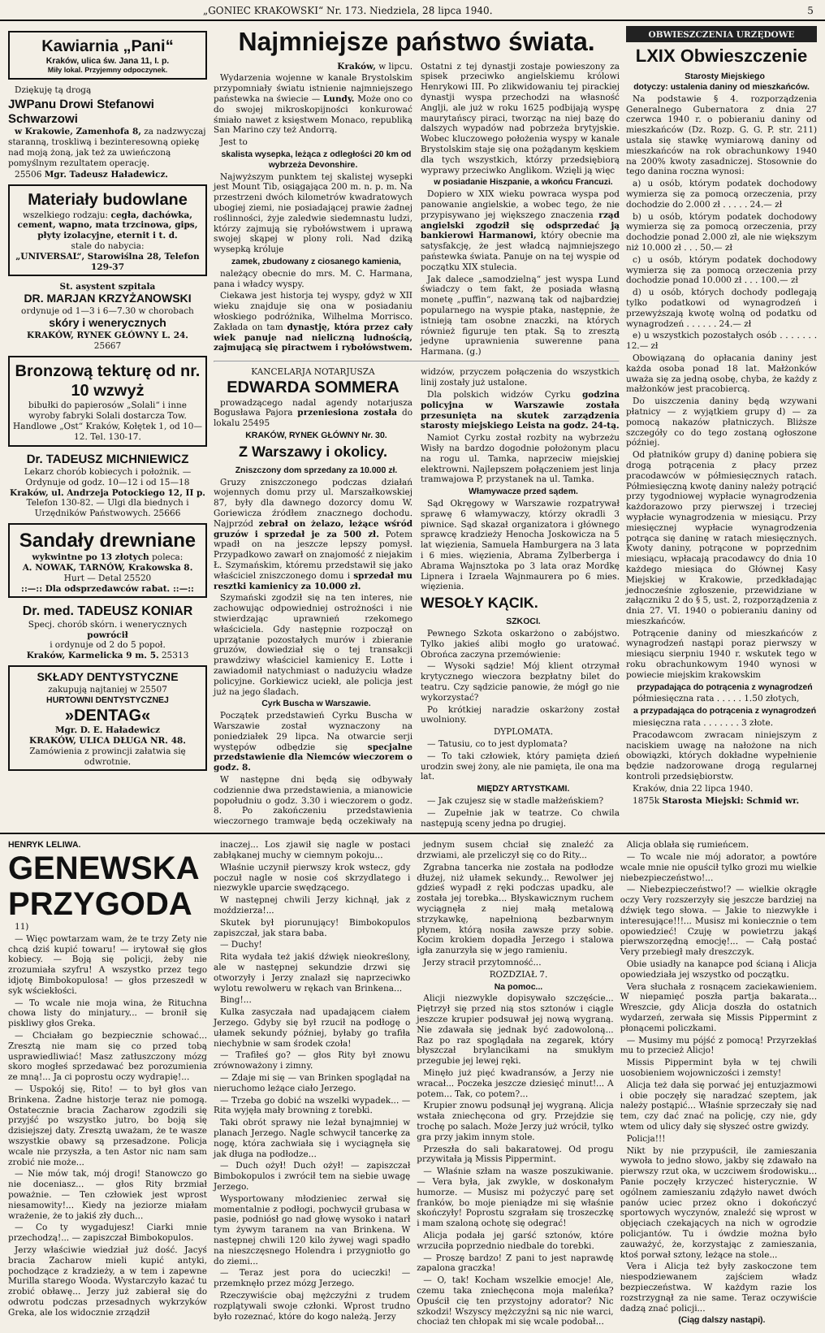„GONIEC KRAKOWSKI“ Nr. 173. Niedziela, 28 lipca 1940. 5
Kawiarnia „Pani“
Kraków, ulica św. Jana 11, I. p.
Miły lokal. Przyjemny odpoczynek.
Dziękuję tą drogą
JWPanu Drowi Stefanowi Schwarzowi
w Krakowie, Zamenhofa 8, za nadzwyczaj staranną, troskliwą i bezinteresowną opiekę nad moją żoną, jak też za uwieńczoną pomyślnym rezultatem operację.
25506 Mgr. Tadeusz Haładewicz.
Materiały budowlane
wszelkiego rodzaju: cegła, dachówka, cement, wapno, mata trzcinowa, gips, płyty izolacyjne, eternit i t. d.
stale do nabycia:
„UNIVERSAL“, Starowiślna 28, Telefon 129-37
St. asystent szpitala
DR. MARJAN KRZYŻANOWSKI
ordynuje od 1—3 i 6—7.30 w chorobach
skóry i wenerycznych
KRAKÓW, RYNEK GŁÓWNY L. 24.
25667
Bronzową tekturę od nr. 10 wzwyż
bibułki do papierosów „Solali“ i inne wyroby fabryki Solali dostarcza Tow. Handlowe „Ost“ Kraków, Kołętek 1, od 10—12. Tel. 130-17.
Dr. TADEUSZ MICHNIEWICZ
Lekarz chorób kobiecych i położnik. — Ordynuje od godz. 10—12 i od 15—18
Kraków, ul. Andrzeja Potockiego 12, II p.
Telefon 130-82. — Ulgi dla biednych i Urzędników Państwowych. 25666
Sandały drewniane
wykwintne po 13 złotych poleca:
A. NOWAK, TARNÓW, Krakowska 8.
Hurt — Detal 25520
::—:: Dla odsprzedawców rabat. ::—::
Dr. med. TADEUSZ KONIAR
Specj. chorób skórn. i wenerycznych
powrócił
i ordynuje od 2 do 5 popoł.
Kraków, Karmelicka 9 m. 5. 25313
SKŁADY DENTYSTYCZNE
zakupują najtaniej w 25507
HURTOWNI DENTYSTYCZNEJ
»DENTAG«
Mgr. D. E. Haładewicz
KRAKÓW, ULICA DŁUGA NR. 48.
Zamówienia z prowincji załatwia się odwrotnie.
Najmniejsze państwo świata.
Kraków, w lipcu.
Wydarzenia wojenne w kanale Brystolskim przypomniały światu istnienie najmniejszego państewka na świecie — Lundy. Może ono co do swojej mikroskopijności konkurować śmiało nawet z księstwem Monaco, republiką San Marino czy też Andorrą.
Jest to
skalista wysepka, leżąca z odległości 20 km od wybrzeża Devonshire.
Najwyższym punktem tej skalistej wysepki jest Mount Tib, osiągająca 200 m. n. p. m. Na przestrzeni dwóch kilometrów kwadratowych ubogiej ziemi, nie posiadającej prawie żadnej roślinności, żyje zaledwie siedemnastu ludzi, którzy zajmują się rybołówstwem i uprawą swojej skąpej w plony roli. Nad dziką wysepką króluje
zamek, zbudowany z ciosanego kamienia,
należący obecnie do mrs. M. C. Harmana, pana i władcy wyspy.
Ciekawa jest historja tej wyspy, gdyż w XII wieku znajduje się ona w posiadaniu włoskiego podróżnika, Wilhelma Morrisco. Zakłada on tam dynastję, która przez cały wiek panuje nad nieliczną ludnością, zajmującą się piractwem i rybołówstwem. Ostatni z tej dynastji zostaje powieszony za spisek przeciwko angielskiemu królowi Henrykowi III. Po zlikwidowaniu tej pirackiej dynastji wyspa przechodzi na własność Anglji, ale już w roku 1625 podbijają wyspę maurytańscy piraci, tworząc na niej bazę do dalszych wypadów nad pobrzeża brytyjskie. Wobec kluczowego położenia wyspy w kanale Brystolskim staje się ona pożądanym kęskiem dla tych wszystkich, którzy przedsiębiorą wyprawy przeciwko Anglikom. Wzięli ją więc
w posiadanie Hiszpanie, a wkońcu Francuzi.
Dopiero w XIX wieku powraca wyspa pod panowanie angielskie, a wobec tego, że nie przypisywano jej większego znaczenia rząd angielski zgodził się odsprzedać ją bankierowi Harmanowi, który obecnie ma satysfakcję, że jest władcą najmniejszego państewka świata. Panuje on na tej wyspie od początku XIX stulecia.
Jak dalece „samodzielną“ jest wyspa Lund świadczy o tem fakt, że posiada własną monetę „puffin“, nazwaną tak od najbardziej popularnego na wyspie ptaka, następnie, że istnieją tam osobne znaczki, na których również figuruje ten ptak. Są to zresztą jedyne uprawnienia suwerenne pana Harmana. (g.)
KANCELARJA NOTARJUSZA
EDWARDA SOMMERA
prowadzącego nadal agendy notarjusza Bogusława Pajora przeniesiona została do lokalu 25495
KRAKÓW, RYNEK GŁÓWNY Nr. 30.
Z Warszawy i okolicy.
Zniszczony dom sprzedany za 10.000 zł.
Gruzy zniszczonego podczas działań wojennych domu przy ul. Marszałkowskiej 87, były dla dawnego dozorcy domu W. Goriewicza źródłem znacznego dochodu. Najprzód zebrał on żelazo, leżące wśród gruzów i sprzedał je za 500 zł. Potem wpadł on na jeszcze lepszy pomysł. Przypadkowo zawarł on znajomość z niejakim Ł. Szymańskim, któremu przedstawił się jako właściciel zniszczonego domu i sprzedał mu resztki kamienicy za 10.000 zł.
Szymański zgodził się na ten interes, nie zachowując odpowiedniej ostrożności i nie stwierdzając uprawnień rzekomego właściciela. Gdy następnie rozpoczął on uprzątanie pozostałych murów i zbieranie gruzów, dowiedział się o tej transakcji prawdziwy właściciel kamienicy E. Lotte i zawiadomił natychmiast o nadużyciu władze policyjne. Gorkiewicz uciekł, ale policja jest już na jego śladach.
Cyrk Buscha w Warszawie.
Początek przedstawień Cyrku Buscha w Warszawie został wyznaczony na poniedziałek 29 lipca. Na otwarcie serji występów odbędzie się specjalne przedstawienie dla Niemców wieczorem o godz. 8.
W następne dni będą się odbywały codziennie dwa przedstawienia, a mianowicie popołudniu o godz. 3.30 i wieczorem o godz. 8. Po zakończeniu przedstawienia wieczornego tramwaje będą oczekiwały na widzów, przyczem połączenia do wszystkich linij zostały już ustalone.
Dla polskich widzów Cyrku godzina policyjna w Warszawie została przesunięta na skutek zarządzenia starosty miejskiego Leista na godz. 24-tą.
Namiot Cyrku został rozbity na wybrzeżu Wisły na bardzo dogodnie położonym placu na rogu ul. Tamka, naprzeciw miejskiej elektrowni. Najlepszem połączeniem jest linja tramwajowa P, przystanek na ul. Tamka.
Włamywacze przed sądem.
Sąd Okręgowy w Warszawie rozpatrywał sprawę 6 włamywaczy, którzy okradli 3 piwnice. Sąd skazał organizatora i głównego sprawcę kradzieży Henocha Joskowicza na 5 lat więzienia, Samuela Hamburgera na 3 lata i 6 mies. więzienia, Abrama Zylberberga i Abrama Wajnsztoka po 3 lata oraz Mordkę Lipnera i Izraela Wajnmaurera po 6 mies. więzienia.
WESOŁY KĄCIK.
SZKOCI.
Pewnego Szkota oskarżono o zabójstwo. Tylko jakieś alibi mogło go uratować. Obrońca zaczyna przemówienie:
— Wysoki sądzie! Mój klient otrzymał krytycznego wieczora bezpłatny bilet do teatru. Czy sądzicie panowie, że mógł go nie wykorzystać?
Po krótkiej naradzie oskarżony został uwolniony.
DYPLOMATA.
— Tatusiu, co to jest dyplomata?
— To taki człowiek, który pamięta dzień urodzin swej żony, ale nie pamięta, ile ona ma lat.
MIĘDZY ARTYSTKAMI.
— Jak czujesz się w stadle małżeńskiem?
— Zupełnie jak w teatrze. Co chwila następują sceny jedna po drugiej.
OBWIESZCZENIA URZĘDOWE
LXIX Obwieszczenie
Starosty Miejskiego
dotyczy: ustalenia daniny od mieszkańców.
Na podstawie § 4. rozporządzenia Generalnego Gubernatora z dnia 27 czerwca 1940 r. o pobieraniu daniny od mieszkańców (Dz. Rozp. G. G. P. str. 211) ustala się stawkę wymiarową daniny od mieszkańców na rok obrachunkowy 1940 na 200% kwoty zasadniczej. Stosownie do tego danina roczna wynosi:
a) u osób, którym podatek dochodowy wymierza się za pomocą orzeczenia, przy dochodzie do 2.000 zł . . . . . 24.— zł
b) u osób, którym podatek dochodowy wymierza się za pomocą orzeczenia, przy dochodzie ponad 2.000 zł, ale nie większym niż 10.000 zł . . . 50.— zł
c) u osób, którym podatek dochodowy wymierza się za pomocą orzeczenia przy dochodzie ponad 10.000 zł . . . 100.— zł
d) u osób, których dochody podlegają tylko podatkowi od wynagrodzeń i przewyższają kwotę wolną od podatku od wynagrodzeń . . . . . . 24.— zł
e) u wszystkich pozostałych osób . . . . . . . 12.— zł
Obowiązaną do opłacania daniny jest każda osoba ponad 18 lat. Małżonków uważa się za jedną osobę, chyba, że każdy z małżonków jest pracobiercą.
Do uiszczenia daniny będą wzywani płatnicy — z wyjątkiem grupy d) — za pomocą nakazów płatniczych. Bliższe szczegóły co do tego zostaną ogłoszone później.
Od płatników grupy d) daninę pobiera się drogą potrącenia z płacy przez pracodawców w półmiesięcznych ratach. Półmiesięczną kwotę daniny należy potrącić przy tygodniowej wypłacie wynagrodzenia każdorazowo przy pierwszej i trzeciej wypłacie wynagrodzenia w miesiącu. Przy miesięcznej wypłacie wynagrodzenia potrąca się daninę w ratach miesięcznych. Kwoty daniny, potrącone w poprzednim miesiącu, wpłacają pracodawcy do dnia 10 każdego miesiąca do Głównej Kasy Miejskiej w Krakowie, przedkładając jednocześnie zgłoszenie, przewidziane w załączniku 2 do § 5, ust. 2, rozporządzenia z dnia 27. VI. 1940 o pobieraniu daniny od mieszkańców.
Potrącenie daniny od mieszkańców z wynagrodzeń nastąpi poraz pierwszy w miesiącu sierpniu 1940 r. wskutek tego w roku obrachunkowym 1940 wynosi w powiecie miejskim krakowskim
przypadająca do potrącenia z wynagrodzeń
półmiesięczna rata . . . . . 1.50 złotych,
a przypadająca do potrącenia z wynagrodzeń
miesięczna rata . . . . . . . 3 złote.
Pracodawcom zwracam niniejszym z naciskiem uwagę na nałożone na nich obowiązki, których dokładne wypełnienie będzie nadzorowane drogą regularnej kontroli przedsiębiorstw.
Kraków, dnia 22 lipca 1940.
1875k Starosta Miejski: Schmid wr.
HENRYK LELIWA.
GENEWSKA PRZYGODA
11)
— Więc powtarzam wam, że te trzy Zety nie chcą dziś kupić towaru! — irytował się głos kobiecy. — Boją się policji, żeby nie zrozumiała szyfru! A wszystko przez tego idjotę Bimbokopulosa! — głos przeszedł w syk wściekłości.
— To wcale nie moja wina, że Rituchna chowa listy do minjatury... — bronił się piskliwy głos Greka.
— Chciałam go bezpiecznie schować... Zresztą nie mam się co przed tobą usprawiedliwiać! Masz zatłuszczony mózg skoro mogłeś sprzedawać bez porozumienia ze mną!... Ja ci poprostu oczy wydrapię!...
— Uspokój się, Rito! — to był głos van Brinkena. Żadne historje teraz nie pomogą. Ostatecznie bracia Zacharow zgodzili się przyjść po wszystko jutro, bo boją się dzisiejszej daty. Zresztą uważam, że te wasze wszystkie obawy są przesadzone. Policja wcale nie przyszła, a ten Astor nic nam sam zrobić nie może...
— Nie mów tak, mój drogi! Stanowczo go nie doceniasz... — głos Rity brzmiał poważnie. — Ten człowiek jest wprost niesamowity!... Kiedy na jeziorze miałam wrażenie, że to jakiś zły duch...
— Co ty wygadujesz! Ciarki mnie przechodzą!... — zapiszczał Bimbokopulos.
Jerzy właściwie wiedział już dość. Jacyś bracia Zacharow mieli kupić antyki, pochodzące z kradzieży, a w tem i zapewne Murilla starego Wooda. Wystarczyło kazać tu zrobić obławę... Jerzy już zabierał się do odwrotu podczas przesadnych wykrzyków Greka, ale los widocznie zrządził
inaczej... Los zjawił się nagle w postaci zabłąkanej muchy w ciemnym pokoju...
Właśnie uczynił pierwszy krok wstecz, gdy poczuł nagle w nosie coś skrzydlatego i niezwykle uparcie swędzącego.
W następnej chwili Jerzy kichnął, jak z moździerza!...
Skutek był piorunujący! Bimbokopulos zapiszczał, jak stara baba.
— Duchy!
Rita wydała też jakiś dźwięk nieokreślony, ale w następnej sekundzie drzwi się otworzyły i Jerzy znalazł się naprzeciwko wylotu rewolweru w rękach van Brinkena...
Bing!...
Kulka zasyczała nad upadającem ciałem Jerzego. Gdyby się był rzucił na podłogę o ułamek sekundy później, byłaby go trafiła niechybnie w sam środek czoła!
— Trafiłeś go? — głos Rity był znowu zrównoważony i zimny.
— Zdaje mi się — van Brinken spoglądał na nieruchomo leżące ciało Jerzego.
— Trzeba go dobić na wszelki wypadek... — Rita wyjęła mały browning z torebki.
Taki obrót sprawy nie leżał bynajmniej w planach Jerzego. Nagle schwycił tancerkę za nogę, która zachwiała się i wyciągnęła się jak długa na podłodze...
— Duch ożył! Duch ożył! — zapiszczał Bimbokopulos i zwrócił tem na siebie uwagę Jerzego.
Wysportowany młodzieniec zerwał się momentalnie z podłogi, pochwycił grubasa w pasie, podniósł go nad głowę wysoko i natarł tym żywym taranem na van Brinkena. W następnej chwili 120 kilo żywej wagi spadło na nieszczęsnego Holendra i przygniotło go do ziemi...
— Teraz jest pora do ucieczki! — przemknęło przez mózg Jerzego.
Rzeczywiście obaj mężczyźni z trudem rozplątywali swoje członki. Wprost trudno było rozeznać, które do kogo należą. Jerzy
jednym susem chciał się znaleźć za drzwiami, ale przeliczył się co do Rity...
Zgrabna tancerka nie została na podłodze dłużej, niż ułamek sekundy... Rewolwer jej gdzieś wypadł z ręki podczas upadku, ale została jej torebka... Błyskawicznym ruchem wyciągnęła z niej małą metalową strzykawkę, napełnioną bezbarwnym płynem, którą nosiła zawsze przy sobie. Kocim krokiem dopadła Jerzego i stalowa igła zanurzyła się w jego ramieniu.
Jerzy stracił przytomność...
ROZDZIAŁ 7.
Na pomoc...
Alicji niezwykle dopisywało szczęście... Piętrzył się przed nią stos sztonów i ciągle jeszcze krupier podsuwał jej nową wygraną. Nie zdawała się jednak być zadowoloną... Raz po raz spoglądała na zegarek, który błyszczał brylancikami na smukłym przegubie jej lewej ręki.
Minęło już pięć kwadransów, a Jerzy nie wracał... Poczeka jeszcze dziesięć minut!... A potem... Tak, co potem?...
Krupier znowu podsunął jej wygraną. Alicja wstała zniechęcona od gry. Przejdzie się trochę po salach. Może Jerzy już wrócił, tylko gra przy jakim innym stole.
Przeszła do sali bakaratowej. Od progu przywitała ją Missis Pippermint.
— Właśnie szłam na wasze poszukiwanie. — Vera była, jak zwykle, w doskonałym humorze. — Musisz mi pożyczyć parę set franków, bo moje pieniądze mi się właśnie skończyły! Poprostu szgrałam się troszeczkę i mam szaloną ochotę się odegrać!
Alicja podała jej garść sztonów, które wrzuciła poprzednio niedbale do torebki.
— Proszę bardzo! Z pani to jest naprawdę zapalona graczka!
— O, tak! Kocham wszelkie emocje! Ale, czemu taka zniechęcona moja maleńka? Opuścił cię ten przystojny adorator? Nic szkodzi! Wszyscy mężczyźni są nic nie warci, chociaż ten chłopak mi się wcale podobał...
Alicja oblała się rumieńcem.
— To wcale nie mój adorator, a powtóre wcale mnie nie opuścił tylko grozi mu wielkie niebezpieczeństwo!...
— Niebezpieczeństwo!? — wielkie okrągłe oczy Very rozszerzyły się jeszcze bardziej na dźwięk tego słowa. — Jakie to niezwykłe i interesujące!!!... Musisz mi koniecznie o tem opowiedzieć! Czuję w powietrzu jakąś pierwszorzędną emocję!... — Całą postać Very przebiegł mały dreszczyk.
Obie usiadły na kanapce pod ścianą i Alicja opowiedziała jej wszystko od początku.
Vera słuchała z rosnącem zaciekawieniem. W niepamięć poszła partja bakarata... Wreszcie, gdy Alicja doszła do ostatnich wydarzeń, zerwała się Missis Pippermint z płonącemi policzkami.
— Musimy mu pójść z pomocą! Przyrzekłaś mu to przecież Alicjo!
Missis Pippermint była w tej chwili uosobieniem wojowniczości i zemsty!
Alicja też dała się porwać jej entuzjazmowi i obie poczęły się naradzać szeptem, jak należy postąpić... Właśnie sprzeczały się nad tem, czy dać znać na policję, czy nie, gdy wtem od ulicy dały się słyszeć ostre gwizdy.
Policja!!!
Nikt by nie przypuścił, ile zamieszania wywoła to jedno słowo, jakby się zdawało na pierwszy rzut oka, w uczciwem środowisku... Panie poczęły krzyczeć histerycznie. W ogólnem zamieszaniu zdążyło nawet dwóch panów uciec przez okno i dokończyć sportowych wyczynów, znaleźć się wprost w objęciach czekających na nich w ogrodzie policjantów. Tu i ówdzie można było zauważyć, że, korzystając z zamieszania, ktoś porwał sztony, leżące na stole...
Vera i Alicja też były zaskoczone tem niespodziewanem zajściem władz bezpieczeństwa. W każdym razie los rozstrzygnął za nie same. Teraz oczywiście dadzą znać policji...
(Ciąg dalszy nastąpi).